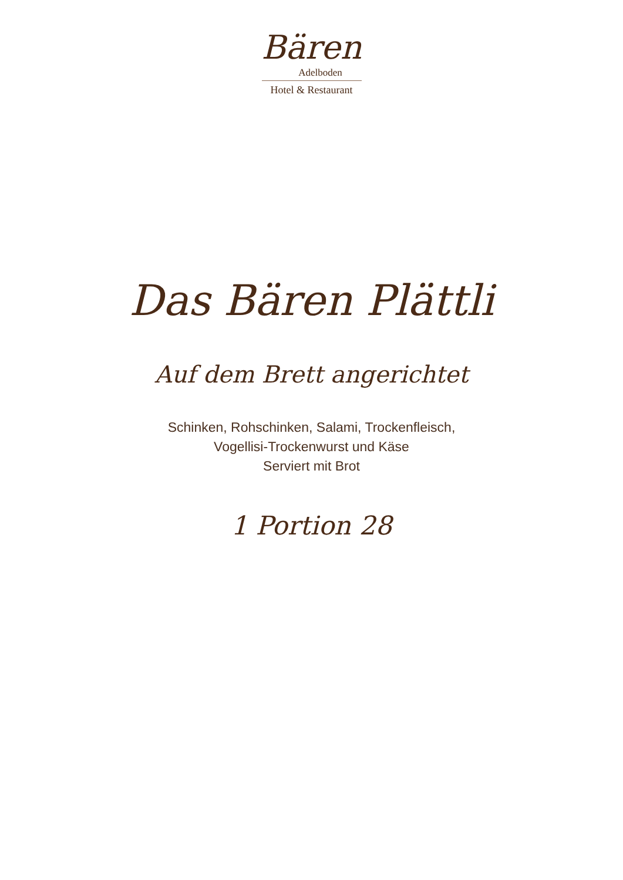Bären
Adelboden
Hotel & Restaurant
Das Bären Plättli
Auf dem Brett angerichtet
Schinken, Rohschinken, Salami, Trockenfleisch,
Vogellisi-Trockenwurst und Käse
Serviert mit Brot
1 Portion 28